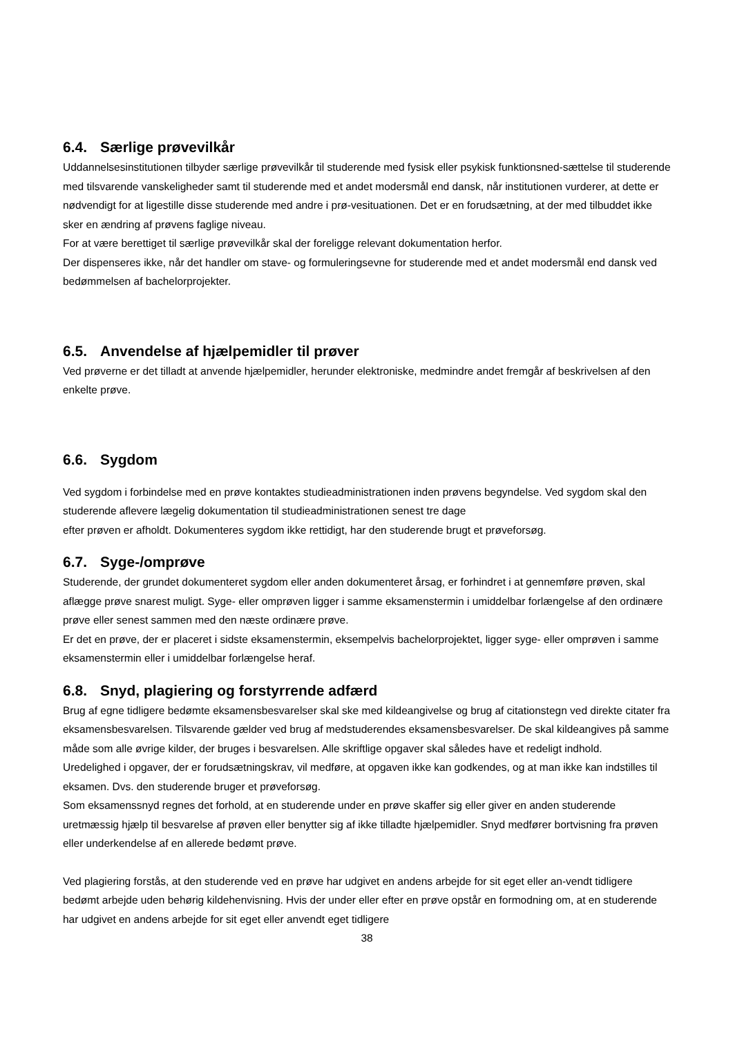6.4. Særlige prøvevilkår
Uddannelsesinstitutionen tilbyder særlige prøvevilkår til studerende med fysisk eller psykisk funktionsned-sættelse til studerende med tilsvarende vanskeligheder samt til studerende med et andet modersmål end dansk, når institutionen vurderer, at dette er nødvendigt for at ligestille disse studerende med andre i prø-vesituationen. Det er en forudsætning, at der med tilbuddet ikke sker en ændring af prøvens faglige niveau.
For at være berettiget til særlige prøvevilkår skal der foreligge relevant dokumentation herfor.
Der dispenseres ikke, når det handler om stave- og formuleringsevne for studerende med et andet modersmål end dansk ved bedømmelsen af bachelorprojekter.
6.5. Anvendelse af hjælpemidler til prøver
Ved prøverne er det tilladt at anvende hjælpemidler, herunder elektroniske, medmindre andet fremgår af beskrivelsen af den enkelte prøve.
6.6. Sygdom
Ved sygdom i forbindelse med en prøve kontaktes studieadministrationen inden prøvens begyndelse. Ved sygdom skal den studerende aflevere lægelig dokumentation til studieadministrationen senest tre dage
efter prøven er afholdt. Dokumenteres sygdom ikke rettidigt, har den studerende brugt et prøveforsøg.
6.7. Syge-/omprøve
Studerende, der grundet dokumenteret sygdom eller anden dokumenteret årsag, er forhindret i at gennemføre prøven, skal aflægge prøve snarest muligt. Syge- eller omprøven ligger i samme eksamenstermin i umiddelbar forlængelse af den ordinære prøve eller senest sammen med den næste ordinære prøve.
Er det en prøve, der er placeret i sidste eksamenstermin, eksempelvis bachelorprojektet, ligger syge- eller omprøven i samme eksamenstermin eller i umiddelbar forlængelse heraf.
6.8. Snyd, plagiering og forstyrrende adfærd
Brug af egne tidligere bedømte eksamensbesvarelser skal ske med kildeangivelse og brug af citationstegn ved direkte citater fra eksamensbesvarelsen. Tilsvarende gælder ved brug af medstuderendes eksamensbesvarelser. De skal kildeangives på samme måde som alle øvrige kilder, der bruges i besvarelsen. Alle skriftlige opgaver skal således have et redeligt indhold.
Uredelighed i opgaver, der er forudsætningskrav, vil medføre, at opgaven ikke kan godkendes, og at man ikke kan indstilles til eksamen. Dvs. den studerende bruger et prøveforsøg.
Som eksamenssnyd regnes det forhold, at en studerende under en prøve skaffer sig eller giver en anden studerende uretmæssig hjælp til besvarelse af prøven eller benytter sig af ikke tilladte hjælpemidler. Snyd medfører bortvisning fra prøven eller underkendelse af en allerede bedømt prøve.
Ved plagiering forstås, at den studerende ved en prøve har udgivet en andens arbejde for sit eget eller an-vendt tidligere bedømt arbejde uden behørig kildehenvisning. Hvis der under eller efter en prøve opstår en formodning om, at en studerende har udgivet en andens arbejde for sit eget eller anvendt eget tidligere
38